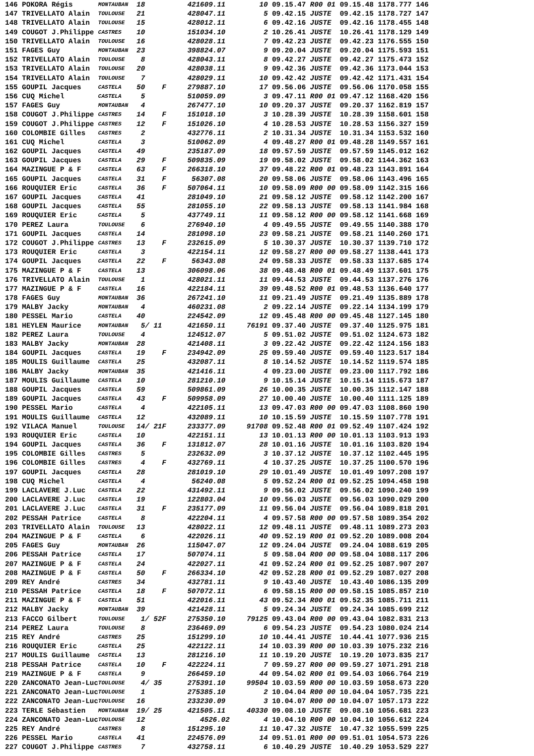| 146 POKORA Régis | MONTAUBAN | 18 | 421609.11 | 10 | 09.15.47 R00 01 09.15.48 1178.777 146 |
| 147 TRIVELLATO Alain | TOULOUSE | 21 | 428047.11 | 5 | 09.42.15 JUSTE 09.42.15 1178.727 147 |
| 148 TRIVELLATO Alain | TOULOUSE | 15 | 428012.11 | 6 | 09.42.16 JUSTE 09.42.16 1178.455 148 |
| 149 COUGOT J.Philippe | CASTRES | 10 | 151034.10 | 2 | 10.26.41 JUSTE 10.26.41 1178.129 149 |
| 150 TRIVELLATO Alain | TOULOUSE | 16 | 428028.11 | 7 | 09.42.23 JUSTE 09.42.23 1176.555 150 |
| 151 FAGES Guy | MONTAUBAN | 23 | 398824.07 | 9 | 09.20.04 JUSTE 09.20.04 1175.593 151 |
| 152 TRIVELLATO Alain | TOULOUSE | 8 | 428043.11 | 8 | 09.42.27 JUSTE 09.42.27 1175.473 152 |
| 153 TRIVELLATO Alain | TOULOUSE | 20 | 428038.11 | 9 | 09.42.36 JUSTE 09.42.36 1173.044 153 |
| 154 TRIVELLATO Alain | TOULOUSE | 7 | 428029.11 | 10 | 09.42.42 JUSTE 09.42.42 1171.431 154 |
| 155 GOUPIL Jacques | CASTELA | 50 F | 279887.10 | 17 | 09.56.06 JUSTE 09.56.06 1170.058 155 |
| 156 CUQ Michel | CASTELA | 5 | 510059.09 | 3 | 09.47.11 R00 01 09.47.12 1168.420 156 |
| 157 FAGES Guy | MONTAUBAN | 4 | 267477.10 | 10 | 09.20.37 JUSTE 09.20.37 1162.819 157 |
| 158 COUGOT J.Philippe | CASTRES | 14 F | 151018.10 | 3 | 10.28.39 JUSTE 10.28.39 1158.601 158 |
| 159 COUGOT J.Philippe | CASTRES | 12 F | 151026.10 | 4 | 10.28.53 JUSTE 10.28.53 1156.327 159 |
| 160 COLOMBIE Gilles | CASTRES | 2 | 432776.11 | 2 | 10.31.34 JUSTE 10.31.34 1153.532 160 |
| 161 CUQ Michel | CASTELA | 3 | 510062.09 | 4 | 09.48.27 R00 01 09.48.28 1149.557 161 |
| 162 GOUPIL Jacques | CASTELA | 49 | 235187.09 | 18 | 09.57.59 JUSTE 09.57.59 1145.012 162 |
| 163 GOUPIL Jacques | CASTELA | 29 F | 509835.09 | 19 | 09.58.02 JUSTE 09.58.02 1144.362 163 |
| 164 MAZINGUE P & F | CASTELA | 63 F | 266318.10 | 37 | 09.48.22 R00 01 09.48.23 1143.891 164 |
| 165 GOUPIL Jacques | CASTELA | 31 F | 56307.08 | 20 | 09.58.06 JUSTE 09.58.06 1143.496 165 |
| 166 ROUQUIER Eric | CASTELA | 36 F | 507064.11 | 10 | 09.58.09 R00 00 09.58.09 1142.315 166 |
| 167 GOUPIL Jacques | CASTELA | 41 | 281049.10 | 21 | 09.58.12 JUSTE 09.58.12 1142.200 167 |
| 168 GOUPIL Jacques | CASTELA | 55 | 281055.10 | 22 | 09.58.13 JUSTE 09.58.13 1141.984 168 |
| 169 ROUQUIER Eric | CASTELA | 5 | 437749.11 | 11 | 09.58.12 R00 00 09.58.12 1141.668 169 |
| 170 PEREZ Laura | TOULOUSE | 6 | 276940.10 | 4 | 09.49.55 JUSTE 09.49.55 1140.388 170 |
| 171 GOUPIL Jacques | CASTELA | 14 | 281098.10 | 23 | 09.58.21 JUSTE 09.58.21 1140.260 171 |
| 172 COUGOT J.Philippe | CASTRES | 13 F | 232615.09 | 5 | 10.30.37 JUSTE 10.30.37 1139.710 172 |
| 173 ROUQUIER Eric | CASTELA | 3 | 422154.11 | 12 | 09.58.27 R00 00 09.58.27 1138.441 173 |
| 174 GOUPIL Jacques | CASTELA | 22 F | 56343.08 | 24 | 09.58.33 JUSTE 09.58.33 1137.685 174 |
| 175 MAZINGUE P & F | CASTELA | 13 | 306098.06 | 38 | 09.48.48 R00 01 09.48.49 1137.601 175 |
| 176 TRIVELLATO Alain | TOULOUSE | 1 | 428021.11 | 11 | 09.44.53 JUSTE 09.44.53 1137.276 176 |
| 177 MAZINGUE P & F | CASTELA | 16 | 422184.11 | 39 | 09.48.52 R00 01 09.48.53 1136.640 177 |
| 178 FAGES Guy | MONTAUBAN | 36 | 267241.10 | 11 | 09.21.49 JUSTE 09.21.49 1135.889 178 |
| 179 MALBY Jacky | MONTAUBAN | 4 | 460231.08 | 2 | 09.22.14 JUSTE 09.22.14 1134.199 179 |
| 180 PESSEL Mario | CASTELA | 40 | 224542.09 | 12 | 09.45.48 R00 00 09.45.48 1127.145 180 |
| 181 HEYLEN Maurice | MONTAUBAN | 5/ 11 | 421650.11 | 76191 | 09.37.40 JUSTE 09.37.40 1125.975 181 |
| 182 PEREZ Laura | TOULOUSE | 4 | 124512.07 | 5 | 09.51.02 JUSTE 09.51.02 1124.673 182 |
| 183 MALBY Jacky | MONTAUBAN | 28 | 421408.11 | 3 | 09.22.42 JUSTE 09.22.42 1124.156 183 |
| 184 GOUPIL Jacques | CASTELA | 19 F | 234942.09 | 25 | 09.59.40 JUSTE 09.59.40 1123.517 184 |
| 185 MOULIS Guillaume | CASTELA | 25 | 432087.11 | 8 | 10.14.52 JUSTE 10.14.52 1119.574 185 |
| 186 MALBY Jacky | MONTAUBAN | 35 | 421416.11 | 4 | 09.23.00 JUSTE 09.23.00 1117.792 186 |
| 187 MOULIS Guillaume | CASTELA | 10 | 281210.10 | 9 | 10.15.14 JUSTE 10.15.14 1115.673 187 |
| 188 GOUPIL Jacques | CASTELA | 59 | 509861.09 | 26 | 10.00.35 JUSTE 10.00.35 1112.147 188 |
| 189 GOUPIL Jacques | CASTELA | 43 F | 509958.09 | 27 | 10.00.40 JUSTE 10.00.40 1111.125 189 |
| 190 PESSEL Mario | CASTELA | 4 | 422105.11 | 13 | 09.47.03 R00 00 09.47.03 1108.860 190 |
| 191 MOULIS Guillaume | CASTELA | 12 | 432089.11 | 10 | 10.15.59 JUSTE 10.15.59 1107.778 191 |
| 192 VILACA Manuel | TOULOUSE | 14/ 21F | 233377.09 | 91708 | 09.52.48 R00 01 09.52.49 1107.424 192 |
| 193 ROUQUIER Eric | CASTELA | 10 | 422151.11 | 13 | 10.01.13 R00 00 10.01.13 1103.913 193 |
| 194 GOUPIL Jacques | CASTELA | 36 F | 131812.07 | 28 | 10.01.16 JUSTE 10.01.16 1103.820 194 |
| 195 COLOMBIE Gilles | CASTRES | 5 | 232632.09 | 3 | 10.37.12 JUSTE 10.37.12 1102.445 195 |
| 196 COLOMBIE Gilles | CASTRES | 4 F | 432769.11 | 4 | 10.37.25 JUSTE 10.37.25 1100.570 196 |
| 197 GOUPIL Jacques | CASTELA | 28 | 281019.10 | 29 | 10.01.49 JUSTE 10.01.49 1097.208 197 |
| 198 CUQ Michel | CASTELA | 4 | 56240.08 | 5 | 09.52.24 R00 01 09.52.25 1094.458 198 |
| 199 LACLAVERE J.Luc | CASTELA | 22 | 431492.11 | 9 | 09.56.02 JUSTE 09.56.02 1090.240 199 |
| 200 LACLAVERE J.Luc | CASTELA | 19 | 122803.04 | 10 | 09.56.03 JUSTE 09.56.03 1090.029 200 |
| 201 LACLAVERE J.Luc | CASTELA | 31 F | 235177.09 | 11 | 09.56.04 JUSTE 09.56.04 1089.818 201 |
| 202 PESSAH Patrice | CASTELA | 8 | 422204.11 | 4 | 09.57.58 R00 00 09.57.58 1089.354 202 |
| 203 TRIVELLATO Alain | TOULOUSE | 13 | 428022.11 | 12 | 09.48.11 JUSTE 09.48.11 1089.273 203 |
| 204 MAZINGUE P & F | CASTELA | 6 | 422026.11 | 40 | 09.52.19 R00 01 09.52.20 1089.008 204 |
| 205 FAGES Guy | MONTAUBAN | 26 | 115047.07 | 12 | 09.24.04 JUSTE 09.24.04 1088.619 205 |
| 206 PESSAH Patrice | CASTELA | 17 | 507074.11 | 5 | 09.58.04 R00 00 09.58.04 1088.117 206 |
| 207 MAZINGUE P & F | CASTELA | 24 | 422027.11 | 41 | 09.52.24 R00 01 09.52.25 1087.907 207 |
| 208 MAZINGUE P & F | CASTELA | 50 F | 266334.10 | 42 | 09.52.28 R00 01 09.52.29 1087.027 208 |
| 209 REY André | CASTRES | 34 | 432781.11 | 9 | 10.43.40 JUSTE 10.43.40 1086.135 209 |
| 210 PESSAH Patrice | CASTELA | 18 F | 507072.11 | 6 | 09.58.15 R00 00 09.58.15 1085.857 210 |
| 211 MAZINGUE P & F | CASTELA | 51 | 422016.11 | 43 | 09.52.34 R00 01 09.52.35 1085.711 211 |
| 212 MALBY Jacky | MONTAUBAN | 39 | 421428.11 | 5 | 09.24.34 JUSTE 09.24.34 1085.699 212 |
| 213 FACCO Gilbert | TOULOUSE | 1/ 52F | 275350.10 | 79125 | 09.43.04 R00 00 09.43.04 1082.831 213 |
| 214 PEREZ Laura | TOULOUSE | 8 | 236469.09 | 6 | 09.54.23 JUSTE 09.54.23 1080.024 214 |
| 215 REY André | CASTRES | 25 | 151299.10 | 10 | 10.44.41 JUSTE 10.44.41 1077.936 215 |
| 216 ROUQUIER Eric | CASTELA | 25 | 422122.11 | 14 | 10.03.39 R00 00 10.03.39 1075.232 216 |
| 217 MOULIS Guillaume | CASTELA | 13 | 281216.10 | 11 | 10.19.20 JUSTE 10.19.20 1073.835 217 |
| 218 PESSAH Patrice | CASTELA | 10 F | 422224.11 | 7 | 09.59.27 R00 00 09.59.27 1071.291 218 |
| 219 MAZINGUE P & F | CASTELA | 9 | 266459.10 | 44 | 09.54.02 R00 01 09.54.03 1066.764 219 |
| 220 ZANCONATO Jean-Luc | TOULOUSE | 4/ 35 | 275391.10 | 99504 | 10.03.59 R00 00 10.03.59 1058.673 220 |
| 221 ZANCONATO Jean-Luc | TOULOUSE | 1 | 275385.10 | 2 | 10.04.04 R00 00 10.04.04 1057.735 221 |
| 222 ZANCONATO Jean-Luc | TOULOUSE | 16 | 233230.09 | 3 | 10.04.07 R00 00 10.04.07 1057.173 222 |
| 223 TERLE Sébastien | MONTAUBAN | 19/ 25 | 421505.11 | 40330 | 09.08.10 JUSTE 09.08.10 1056.681 223 |
| 224 ZANCONATO Jean-Luc | TOULOUSE | 12 | 4526.02 | 4 | 10.04.10 R00 00 10.04.10 1056.612 224 |
| 225 REY André | CASTRES | 8 | 151295.10 | 11 | 10.47.32 JUSTE 10.47.32 1055.599 225 |
| 226 PESSEL Mario | CASTELA | 41 | 224576.09 | 14 | 09.51.01 R00 00 09.51.01 1054.573 226 |
| 227 COUGOT J.Philippe | CASTRES | 7 | 432758.11 | 6 | 10.40.29 JUSTE 10.40.29 1053.529 227 |